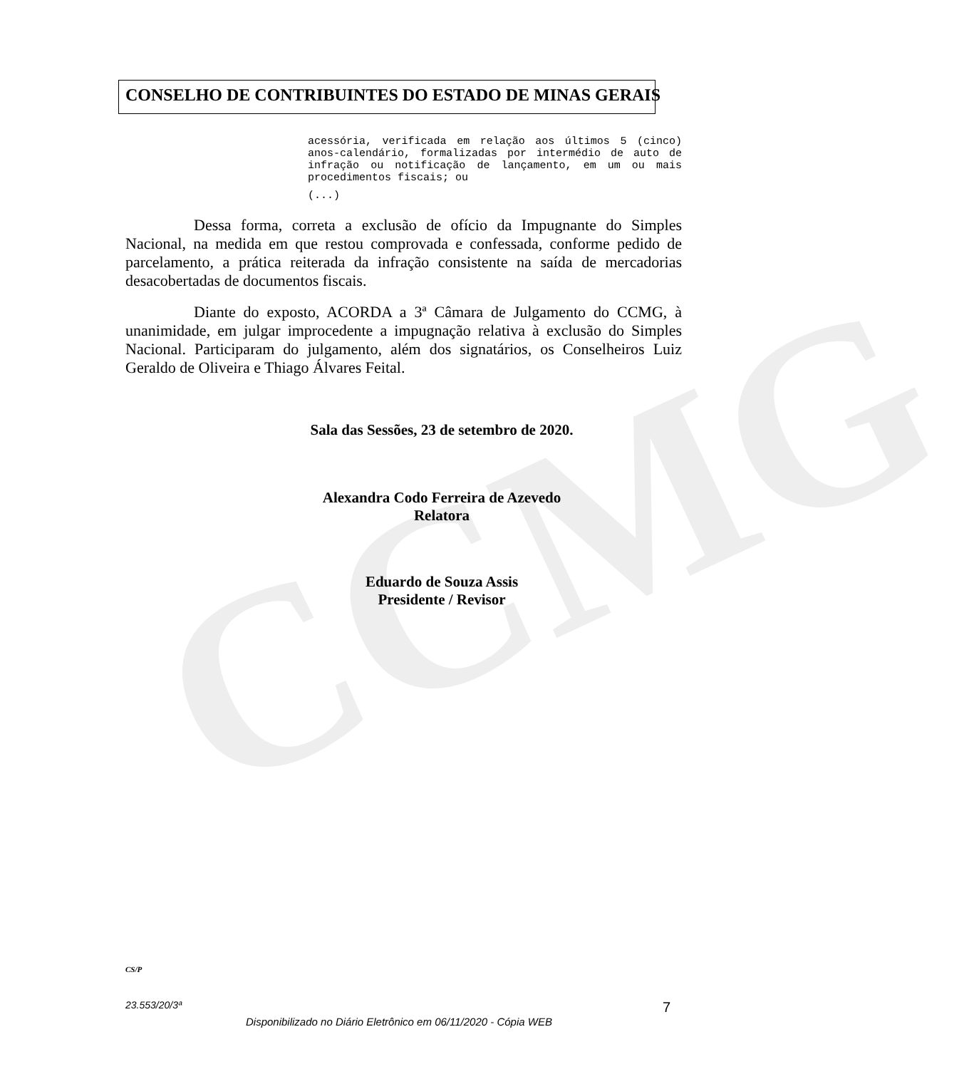CCMG
CONSELHO DE CONTRIBUINTES DO ESTADO DE MINAS GERAIS
acessória, verificada em relação aos últimos 5 (cinco) anos-calendário, formalizadas por intermédio de auto de infração ou notificação de lançamento, em um ou mais procedimentos fiscais; ou
(...)
Dessa forma, correta a exclusão de ofício da Impugnante do Simples Nacional, na medida em que restou comprovada e confessada, conforme pedido de parcelamento, a prática reiterada da infração consistente na saída de mercadorias desacobertadas de documentos fiscais.
Diante do exposto, ACORDA a 3ª Câmara de Julgamento do CCMG, à unanimidade, em julgar improcedente a impugnação relativa à exclusão do Simples Nacional. Participaram do julgamento, além dos signatários, os Conselheiros Luiz Geraldo de Oliveira e Thiago Álvares Feital.
Sala das Sessões, 23 de setembro de 2020.
Alexandra Codo Ferreira de Azevedo
Relatora
Eduardo de Souza Assis
Presidente / Revisor
CS/P
23.553/20/3ª 7
Disponibilizado no Diário Eletrônico em 06/11/2020 - Cópia WEB